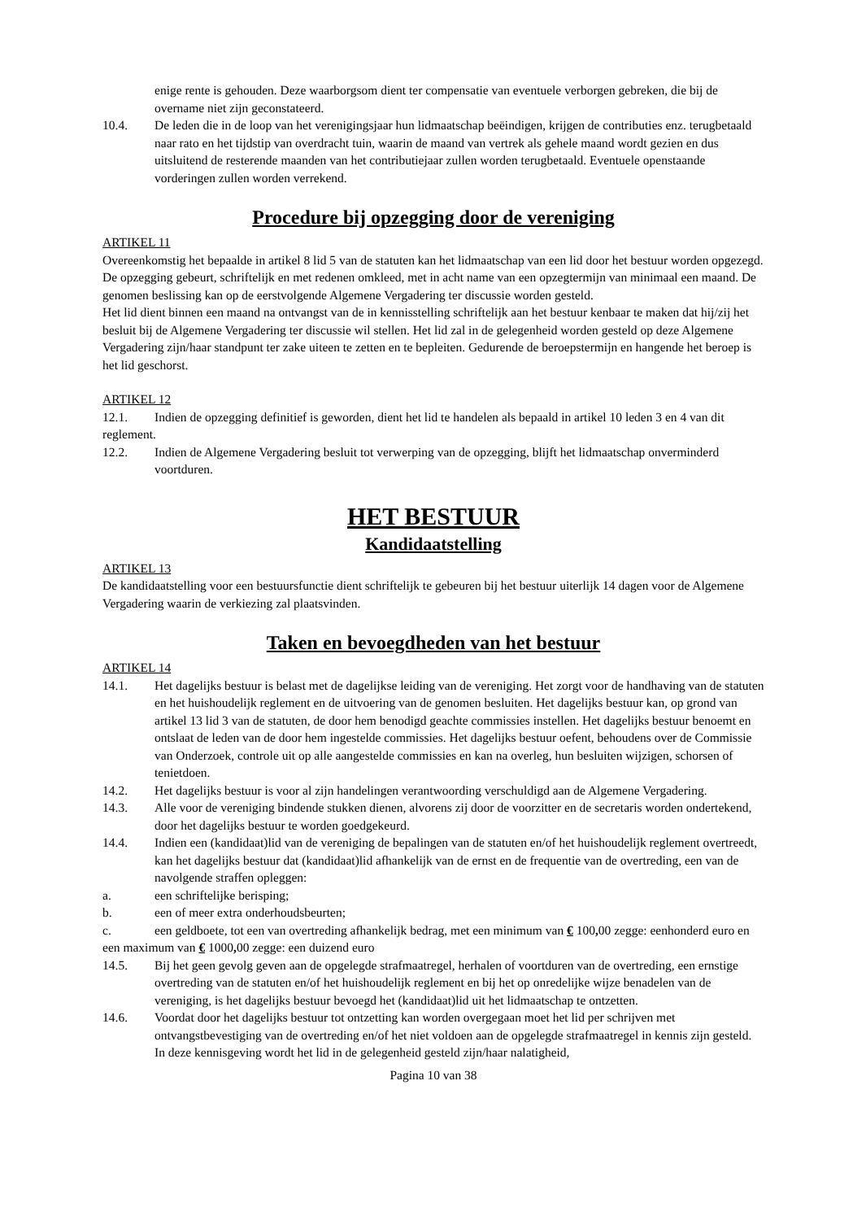enige rente is gehouden. Deze waarborgsom dient ter compensatie van eventuele verborgen gebreken, die bij de overname niet zijn geconstateerd.
10.4. De leden die in de loop van het verenigingsjaar hun lidmaatschap beëindigen, krijgen de contributies enz. terugbetaald naar rato en het tijdstip van overdracht tuin, waarin de maand van vertrek als gehele maand wordt gezien en dus uitsluitend de resterende maanden van het contributiejaar zullen worden terugbetaald. Eventuele openstaande vorderingen zullen worden verrekend.
Procedure bij opzegging door de vereniging
ARTIKEL 11
Overeenkomstig het bepaalde in artikel 8 lid 5 van de statuten kan het lidmaatschap van een lid door het bestuur worden opgezegd. De opzegging gebeurt, schriftelijk en met redenen omkleed, met in acht name van een opzegtermijn van minimaal een maand. De genomen beslissing kan op de eerstvolgende Algemene Vergadering ter discussie worden gesteld.
Het lid dient binnen een maand na ontvangst van de in kennisstelling schriftelijk aan het bestuur kenbaar te maken dat hij/zij het besluit bij de Algemene Vergadering ter discussie wil stellen. Het lid zal in de gelegenheid worden gesteld op deze Algemene Vergadering zijn/haar standpunt ter zake uiteen te zetten en te bepleiten. Gedurende de beroepstermijn en hangende het beroep is het lid geschorst.
ARTIKEL 12
12.1. Indien de opzegging definitief is geworden, dient het lid te handelen als bepaald in artikel 10 leden 3 en 4 van dit reglement.
12.2. Indien de Algemene Vergadering besluit tot verwerping van de opzegging, blijft het lidmaatschap onverminderd voortduren.
HET BESTUUR
Kandidaatstelling
ARTIKEL 13
De kandidaatstelling voor een bestuursfunctie dient schriftelijk te gebeuren bij het bestuur uiterlijk 14 dagen voor de Algemene Vergadering waarin de verkiezing zal plaatsvinden.
Taken en bevoegdheden van het bestuur
ARTIKEL 14
14.1. Het dagelijks bestuur is belast met de dagelijkse leiding van de vereniging. Het zorgt voor de handhaving van de statuten en het huishoudelijk reglement en de uitvoering van de genomen besluiten. Het dagelijks bestuur kan, op grond van artikel 13 lid 3 van de statuten, de door hem benodigd geachte commissies instellen. Het dagelijks bestuur benoemt en ontslaat de leden van de door hem ingestelde commissies. Het dagelijks bestuur oefent, behoudens over de Commissie van Onderzoek, controle uit op alle aangestelde commissies en kan na overleg, hun besluiten wijzigen, schorsen of tenietdoen.
14.2. Het dagelijks bestuur is voor al zijn handelingen verantwoording verschuldigd aan de Algemene Vergadering.
14.3. Alle voor de vereniging bindende stukken dienen, alvorens zij door de voorzitter en de secretaris worden ondertekend, door het dagelijks bestuur te worden goedgekeurd.
14.4. Indien een (kandidaat)lid van de vereniging de bepalingen van de statuten en/of het huishoudelijk reglement overtreedt, kan het dagelijks bestuur dat (kandidaat)lid afhankelijk van de ernst en de frequentie van de overtreding, een van de navolgende straffen opleggen:
a. een schriftelijke berisping;
b. een of meer extra onderhoudsbeurten;
c. een geldboete, tot een van overtreding afhankelijk bedrag, met een minimum van € 100, 00 zegge: eenhonderd euro en een maximum van € 1000, 00 zegge: een duizend euro
14.5. Bij het geen gevolg geven aan de opgelegde strafmaatregel, herhalen of voortduren van de overtreding, een ernstige overtreding van de statuten en/of het huishoudelijk reglement en bij het op onredelijke wijze benadelen van de vereniging, is het dagelijks bestuur bevoegd het (kandidaat)lid uit het lidmaatschap te ontzetten.
14.6. Voordat door het dagelijks bestuur tot ontzetting kan worden overgegaan moet het lid per schrijven met ontvangstbevestiging van de overtreding en/of het niet voldoen aan de opgelegde strafmaatregel in kennis zijn gesteld. In deze kennisgeving wordt het lid in de gelegenheid gesteld zijn/haar nalatigheid,
Pagina 10 van 38